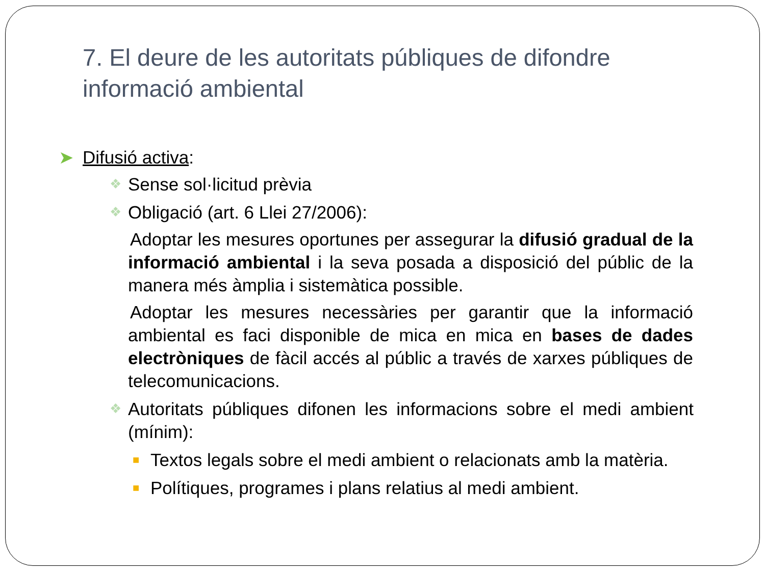7. El deure de les autoritats públiques de difondre informació ambiental
➤ Difusió activa:
❖ Sense sol·licitud prèvia
❖ Obligació (art. 6 Llei 27/2006):
Adoptar les mesures oportunes per assegurar la difusió gradual de la informació ambiental i la seva posada a disposició del públic de la manera més àmplia i sistemàtica possible.
Adoptar les mesures necessàries per garantir que la informació ambiental es faci disponible de mica en mica en bases de dades electròniques de fàcil accés al públic a través de xarxes públiques de telecomunicacions.
❖ Autoritats públiques difonen les informacions sobre el medi ambient (mínim):
■ Textos legals sobre el medi ambient o relacionats amb la matèria.
■ Polítiques, programes i plans relatius al medi ambient.